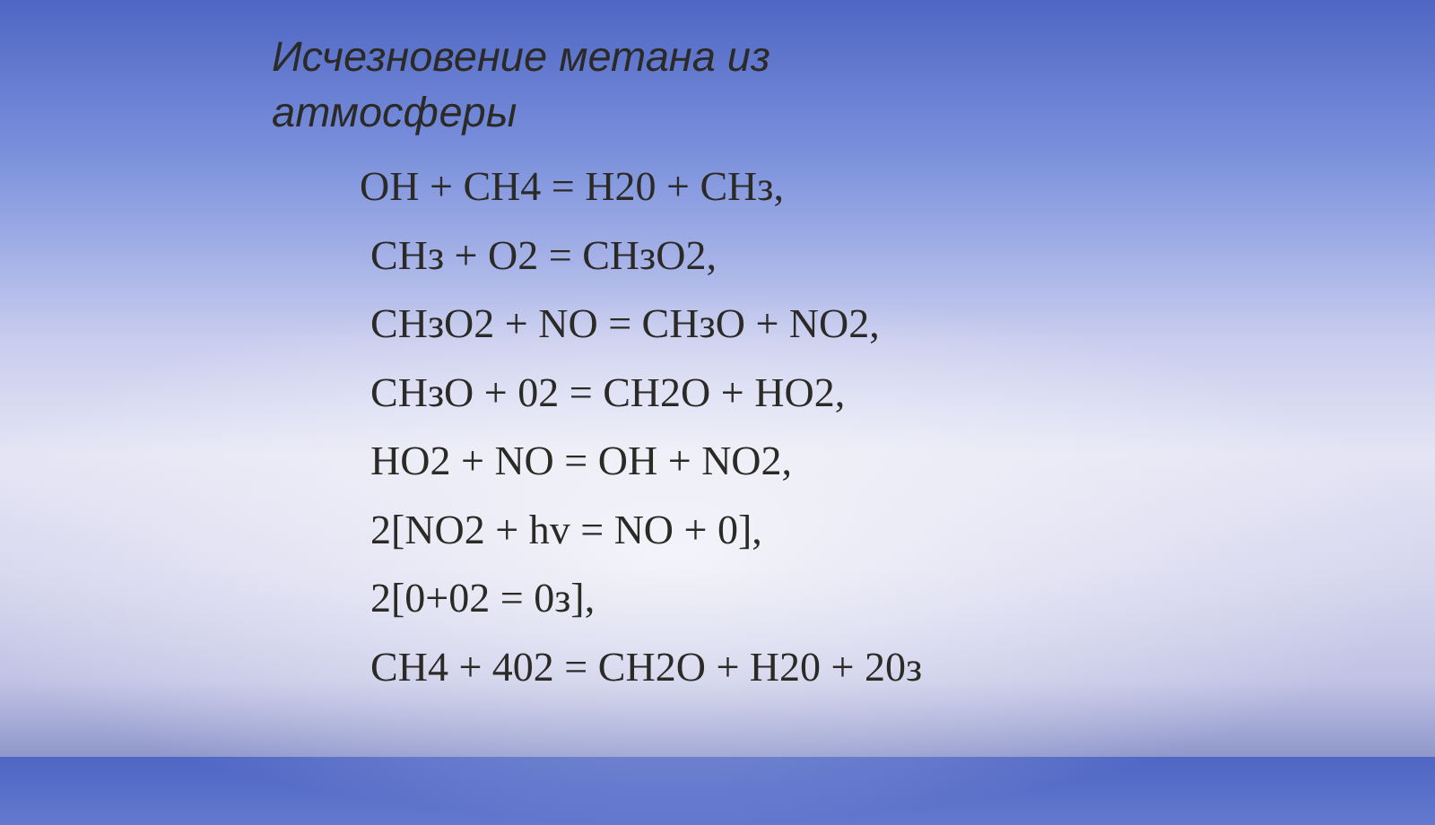Исчезновение метана из
атмосферы
OH + CH4 = H20 + CHз,
CHз + O2 = CHзO2,
CHзO2 + NO = CHзO + NO2,
CHзO + 02 = CH2O + HO2,
HO2 + NO = OH + NO2,
2[NO2 + hv = NO + 0],
2[0+02 = 0з],
CH4 + 402 = CH2O + H20 + 20з